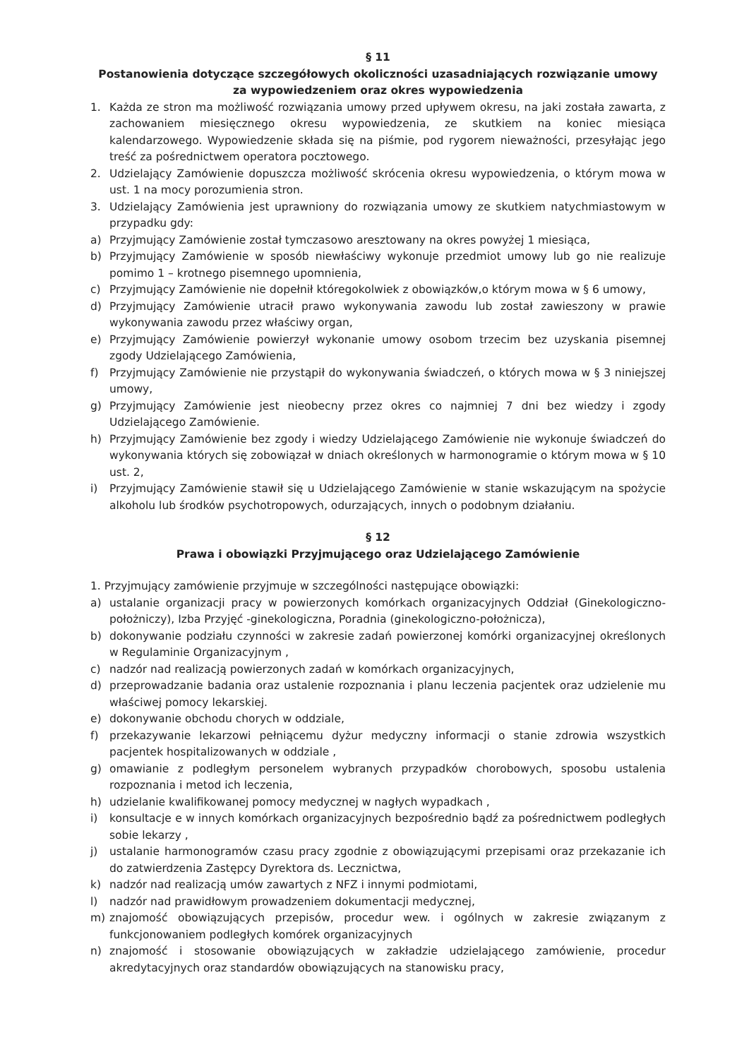§ 11
Postanowienia dotyczące szczegółowych okoliczności uzasadniających rozwiązanie umowy za wypowiedzeniem oraz okres wypowiedzenia
1. Każda ze stron ma możliwość rozwiązania umowy przed upływem okresu, na jaki została zawarta, z zachowaniem miesięcznego okresu wypowiedzenia, ze skutkiem na koniec miesiąca kalendarzowego. Wypowiedzenie składa się na piśmie, pod rygorem nieważności, przesyłając jego treść za pośrednictwem operatora pocztowego.
2. Udzielający Zamówienie dopuszcza możliwość skrócenia okresu wypowiedzenia, o którym mowa w ust. 1 na mocy porozumienia stron.
3. Udzielający Zamówienia jest uprawniony do rozwiązania umowy ze skutkiem natychmiastowym w przypadku gdy:
a) Przyjmujący Zamówienie został tymczasowo aresztowany na okres powyżej 1 miesiąca,
b) Przyjmujący Zamówienie w sposób niewłaściwy wykonuje przedmiot umowy lub go nie realizuje pomimo 1 – krotnego pisemnego upomnienia,
c) Przyjmujący Zamówienie nie dopełnił któregokolwiek z obowiązków,o którym mowa w § 6 umowy,
d) Przyjmujący Zamówienie utracił prawo wykonywania zawodu lub został zawieszony w prawie wykonywania zawodu przez właściwy organ,
e) Przyjmujący Zamówienie powierzył wykonanie umowy osobom trzecim bez uzyskania pisemnej zgody Udzielającego Zamówienia,
f) Przyjmujący Zamówienie nie przystąpił do wykonywania świadczeń, o których mowa w § 3 niniejszej umowy,
g) Przyjmujący Zamówienie jest nieobecny przez okres co najmniej 7 dni bez wiedzy i zgody Udzielającego Zamówienie.
h) Przyjmujący Zamówienie bez zgody i wiedzy Udzielającego Zamówienie nie wykonuje świadczeń do wykonywania których się zobowiązał w dniach określonych w harmonogramie o którym mowa w § 10 ust. 2,
i) Przyjmujący Zamówienie stawił się u Udzielającego Zamówienie w stanie wskazującym na spożycie alkoholu lub środków psychotropowych, odurzających, innych o podobnym działaniu.
§ 12
Prawa i obowiązki Przyjmującego oraz Udzielającego Zamówienie
1. Przyjmujący zamówienie przyjmuje w szczególności następujące obowiązki:
a) ustalanie organizacji pracy w powierzonych komórkach organizacyjnych Oddział (Ginekologiczno-położniczy), Izba Przyjęć -ginekologiczna, Poradnia (ginekologiczno-położnicza),
b) dokonywanie podziału czynności w zakresie zadań powierzonej komórki organizacyjnej określonych w Regulaminie Organizacyjnym ,
c) nadzór nad realizacją powierzonych zadań w komórkach organizacyjnych,
d) przeprowadzanie badania oraz ustalenie rozpoznania i planu leczenia pacjentek oraz udzielenie mu właściwej pomocy lekarskiej.
e) dokonywanie obchodu chorych w oddziale,
f) przekazywanie lekarzowi pełniącemu dyżur medyczny informacji o stanie zdrowia wszystkich pacjentek hospitalizowanych w oddziale ,
g) omawianie z podległym personelem wybranych przypadków chorobowych, sposobu ustalenia rozpoznania i metod ich leczenia,
h) udzielanie kwalifikowanej pomocy medycznej w nagłych wypadkach ,
i) konsultacje e w innych komórkach organizacyjnych bezpośrednio bądź za pośrednictwem podległych sobie lekarzy ,
j) ustalanie harmonogramów czasu pracy zgodnie z obowiązującymi przepisami oraz przekazanie ich do zatwierdzenia Zastępcy Dyrektora ds. Lecznictwa,
k) nadzór nad realizacją umów zawartych z NFZ i innymi podmiotami,
l) nadzór nad prawidłowym prowadzeniem dokumentacji medycznej,
m) znajomość obowiązujących przepisów, procedur wew. i ogólnych w zakresie związanym z funkcjonowaniem podległych komórek organizacyjnych
n) znajomość i stosowanie obowiązujących w zakładzie udzielającego zamówienie, procedur akredytacyjnych oraz standardów obowiązujących na stanowisku pracy,